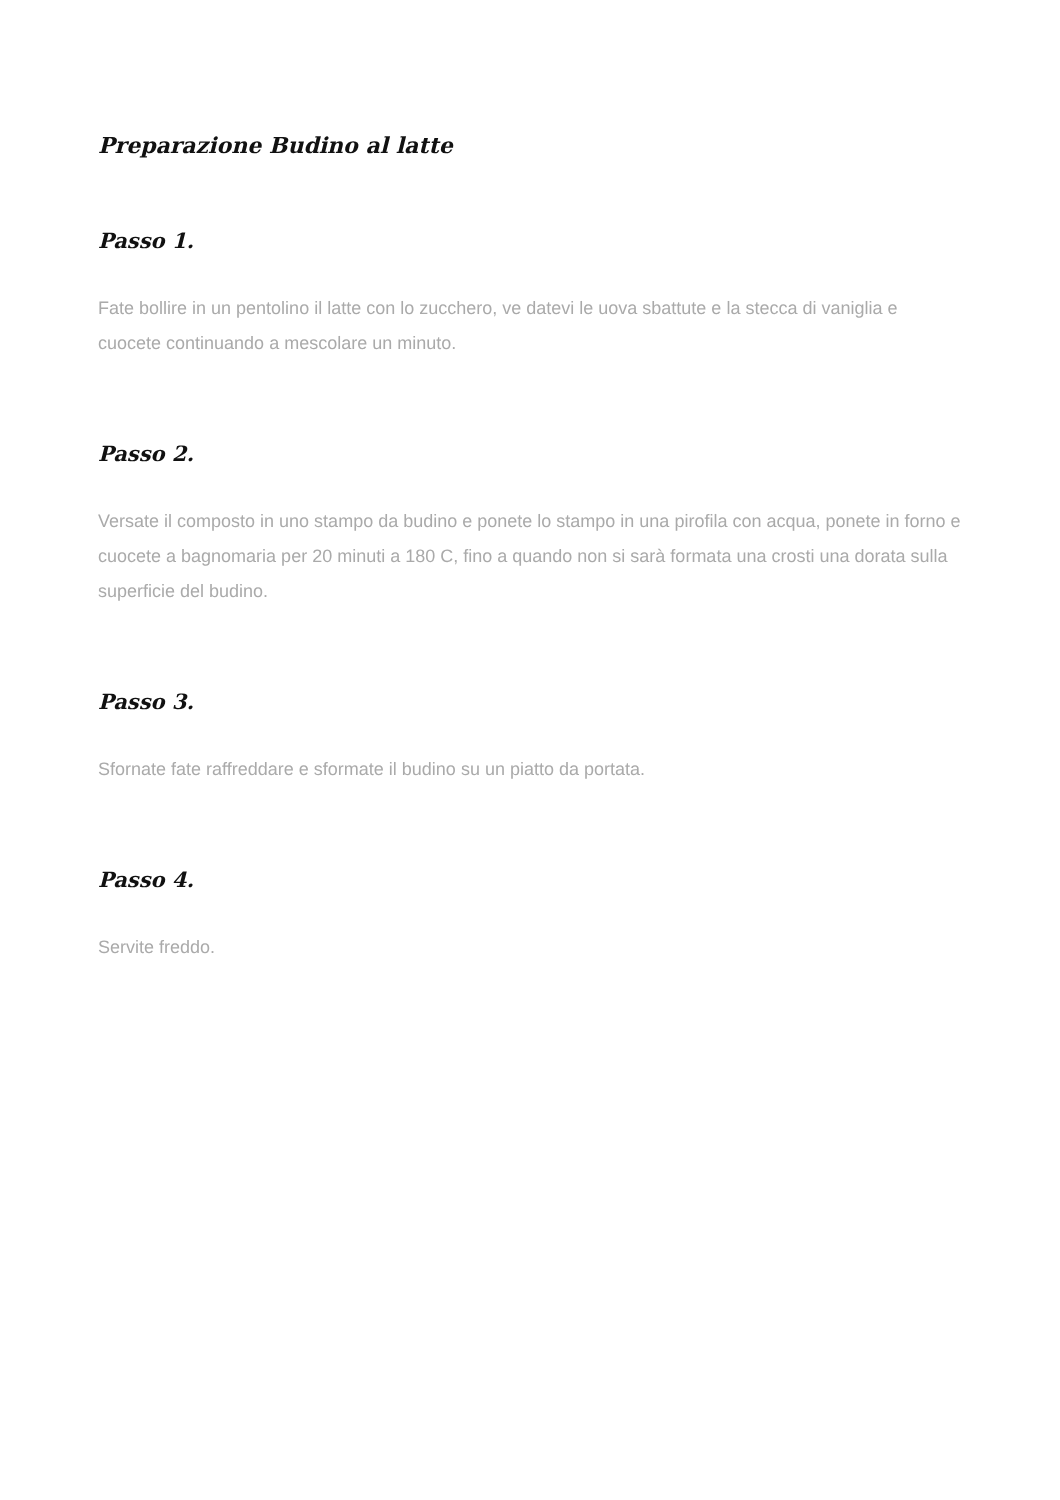Preparazione Budino al latte
Passo 1.
Fate bollire in un pentolino il latte con lo zucchero, ve datevi le uova sbattute e la stecca di vaniglia e cuocete continuando a mescolare un minuto.
Passo 2.
Versate il composto in uno stampo da budino e ponete lo stampo in una pirofila con acqua, ponete in forno e cuocete a bagnomaria per 20 minuti a 180 C, fino a quando non si sarà formata una crosti una dorata sulla superficie del budino.
Passo 3.
Sfornate fate raffreddare e sformate il budino su un piatto da portata.
Passo 4.
Servite freddo.